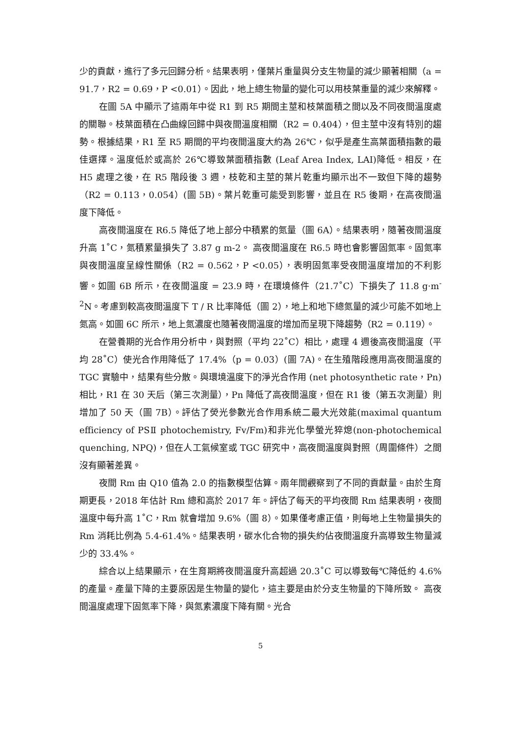少的貢獻，進行了多元回歸分析。結果表明，僅葉片重量與分支生物量的減少顯著相關（a = 91.7，R2 = 0.69，P <0.01）。因此，地上總生物量的變化可以用枝葉重量的減少來解釋。
在圖 5A 中顯示了這兩年中從 R1 到 R5 期間主莖和枝葉面積之間以及不同夜間溫度處的關聯。枝葉面積在凸曲線回歸中與夜間溫度相關（R2 = 0.404），但主莖中沒有特別的趨勢。根據結果，R1 至 R5 期間的平均夜間溫度大約為 26℃，似乎是產生高葉面積指數的最佳選擇。溫度低於或高於 26℃導致葉面積指數 (Leaf Area Index, LAI)降低。相反，在 H5 處理之後，在 R5 階段後 3 週，枝乾和主莖的葉片乾重均顯示出不一致但下降的趨勢（R2 = 0.113，0.054）(圖 5B)。葉片乾重可能受到影響，並且在 R5 後期，在高夜間溫度下降低。
高夜間溫度在 R6.5 降低了地上部分中積累的氮量（圖 6A）。結果表明，隨著夜間溫度升高 1˚C，氮積累量損失了 3.87 g m-2。 高夜間溫度在 R6.5 時也會影響固氮率。固氮率與夜間溫度呈線性關係（R2 = 0.562，P <0.05），表明固氮率受夜間溫度增加的不利影響。如圖 6B 所示，在夜間溫度 = 23.9 時，在環境條件（21.7˚C）下損失了 11.8 g·m<sup>-2</sup>N。考慮到較高夜間溫度下 T / R 比率降低（圖 2），地上和地下總氮量的減少可能不如地上氮高。如圖 6C 所示，地上氮濃度也隨著夜間溫度的增加而呈現下降趨勢（R2 = 0.119）。
在營養期的光合作用分析中，與對照（平均 22˚C）相比，處理 4 週後高夜間溫度（平均 28˚C）使光合作用降低了 17.4%（p = 0.03）(圖 7A)。在生殖階段應用高夜間溫度的 TGC 實驗中，結果有些分散。與環境溫度下的淨光合作用 (net photosynthetic rate，Pn)相比，R1 在 30 天后（第三次測量），Pn 降低了高夜間溫度，但在 R1 後（第五次測量）則增加了 50 天（圖 7B）。評估了熒光參數光合作用系統二最大光效能(maximal quantum efficiency of PSⅡ photochemistry, Fv/Fm)和非光化學螢光猝熄(non-photochemical quenching, NPQ)，但在人工氣候室或 TGC 研究中，高夜間溫度與對照（周圍條件）之間沒有顯著差異。
夜間 Rm 由 Q10 值為 2.0 的指數模型估算。兩年間觀察到了不同的貢獻量。由於生育期更長，2018 年估計 Rm 總和高於 2017 年。評估了每天的平均夜間 Rm 結果表明，夜間溫度中每升高 1˚C，Rm 就會增加 9.6%（圖 8）。如果僅考慮正值，則每地上生物量損失的 Rm 消耗比例為 5.4-61.4%。結果表明，碳水化合物的損失約佔夜間溫度升高導致生物量減少的 33.4%。
綜合以上結果顯示，在生育期將夜間溫度升高超過 20.3˚C 可以導致每℃降低約 4.6%的產量。產量下降的主要原因是生物量的變化，這主要是由於分支生物量的下降所致。 高夜間溫度處理下固氮率下降，與氮素濃度下降有關。光合
5